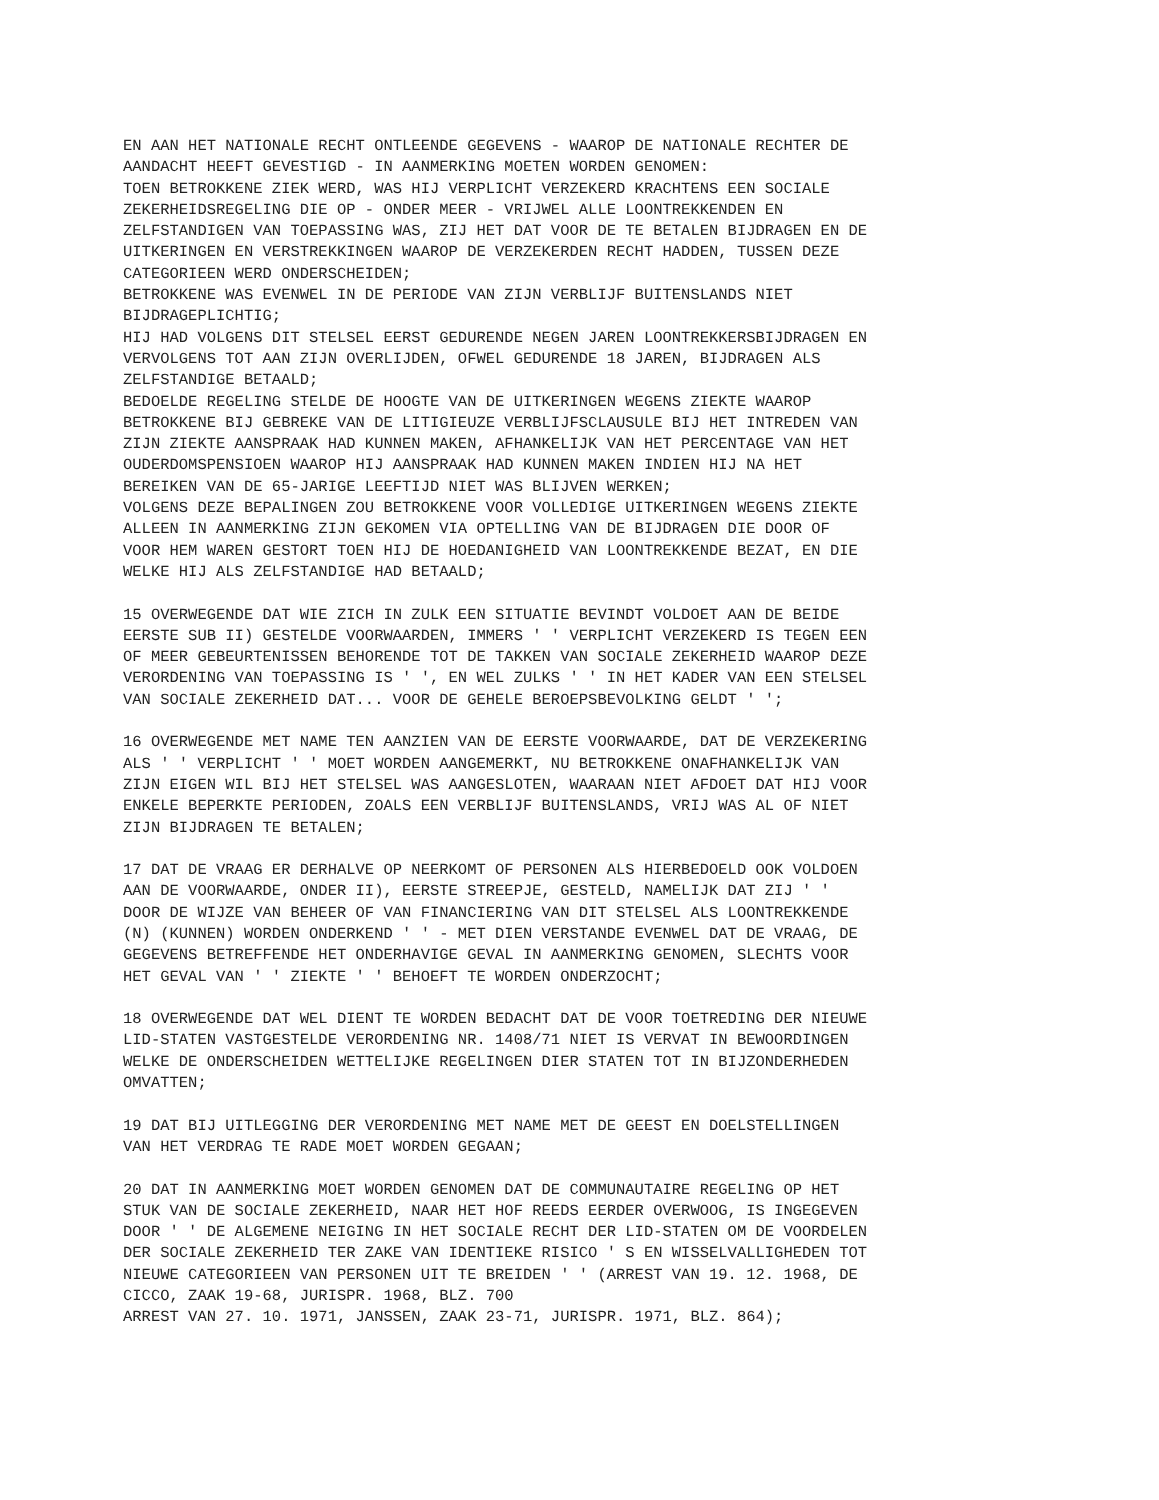EN AAN HET NATIONALE RECHT ONTLEENDE GEGEVENS - WAAROP DE NATIONALE RECHTER DE AANDACHT HEEFT GEVESTIGD - IN AANMERKING MOETEN WORDEN GENOMEN: TOEN BETROKKENE ZIEK WERD, WAS HIJ VERPLICHT VERZEKERD KRACHTENS EEN SOCIALE ZEKERHEIDSREGELING DIE OP - ONDER MEER - VRIJWEL ALLE LOONTREKKENDEN EN ZELFSTANDIGEN VAN TOEPASSING WAS, ZIJ HET DAT VOOR DE TE BETALEN BIJDRAGEN EN DE UITKERINGEN EN VERSTREKKINGEN WAAROP DE VERZEKERDEN RECHT HADDEN, TUSSEN DEZE CATEGORIEEN WERD ONDERSCHEIDEN; BETROKKENE WAS EVENWEL IN DE PERIODE VAN ZIJN VERBLIJF BUITENSLANDS NIET BIJDRAGEPLICHTIG; HIJ HAD VOLGENS DIT STELSEL EERST GEDURENDE NEGEN JAREN LOONTREKKERSBIJDRAGEN EN VERVOLGENS TOT AAN ZIJN OVERLIJDEN, OFWEL GEDURENDE 18 JAREN, BIJDRAGEN ALS ZELFSTANDIGE BETAALD; BEDOELDE REGELING STELDE DE HOOGTE VAN DE UITKERINGEN WEGENS ZIEKTE WAAROP BETROKKENE BIJ GEBREKE VAN DE LITIGIEUZE VERBLIJFSCLAUSULE BIJ HET INTREDEN VAN ZIJN ZIEKTE AANSPRAAK HAD KUNNEN MAKEN, AFHANKELIJK VAN HET PERCENTAGE VAN HET OUDERDOMSPENSIOEN WAAROP HIJ AANSPRAAK HAD KUNNEN MAKEN INDIEN HIJ NA HET BEREIKEN VAN DE 65-JARIGE LEEFTIJD NIET WAS BLIJVEN WERKEN; VOLGENS DEZE BEPALINGEN ZOU BETROKKENE VOOR VOLLEDIGE UITKERINGEN WEGENS ZIEKTE ALLEEN IN AANMERKING ZIJN GEKOMEN VIA OPTELLING VAN DE BIJDRAGEN DIE DOOR OF VOOR HEM WAREN GESTORT TOEN HIJ DE HOEDANIGHEID VAN LOONTREKKENDE BEZAT, EN DIE WELKE HIJ ALS ZELFSTANDIGE HAD BETAALD; 15 OVERWEGENDE DAT WIE ZICH IN ZULK EEN SITUATIE BEVINDT VOLDOET AAN DE BEIDE EERSTE SUB II) GESTELDE VOORWAARDEN, IMMERS ' ' VERPLICHT VERZEKERD IS TEGEN EEN OF MEER GEBEURTENISSEN BEHORENDE TOT DE TAKKEN VAN SOCIALE ZEKERHEID WAAROP DEZE VERORDENING VAN TOEPASSING IS ' ', EN WEL ZULKS ' ' IN HET KADER VAN EEN STELSEL VAN SOCIALE ZEKERHEID DAT... VOOR DE GEHELE BEROEPSBEVOLKING GELDT ' '; 16 OVERWEGENDE MET NAME TEN AANZIEN VAN DE EERSTE VOORWAARDE, DAT DE VERZEKERING ALS ' ' VERPLICHT ' ' MOET WORDEN AANGEMERKT, NU BETROKKENE ONAFHANKELIJK VAN ZIJN EIGEN WIL BIJ HET STELSEL WAS AANGESLOTEN, WAARAAN NIET AFDOET DAT HIJ VOOR ENKELE BEPERKTE PERIODEN, ZOALS EEN VERBLIJF BUITENSLANDS, VRIJ WAS AL OF NIET ZIJN BIJDRAGEN TE BETALEN; 17 DAT DE VRAAG ER DERHALVE OP NEERKOMT OF PERSONEN ALS HIERBEDOELD OOK VOLDOEN AAN DE VOORWAARDE, ONDER II), EERSTE STREEPJE, GESTELD, NAMELIJK DAT ZIJ ' ' DOOR DE WIJZE VAN BEHEER OF VAN FINANCIERING VAN DIT STELSEL ALS LOONTREKKENDE (N) (KUNNEN) WORDEN ONDERKEND ' ' - MET DIEN VERSTANDE EVENWEL DAT DE VRAAG, DE GEGEVENS BETREFFENDE HET ONDERHAVIGE GEVAL IN AANMERKING GENOMEN, SLECHTS VOOR HET GEVAL VAN ' ' ZIEKTE ' ' BEHOEFT TE WORDEN ONDERZOCHT; 18 OVERWEGENDE DAT WEL DIENT TE WORDEN BEDACHT DAT DE VOOR TOETREDING DER NIEUWE LID-STATEN VASTGESTELDE VERORDENING NR. 1408/71 NIET IS VERVAT IN BEWOORDINGEN WELKE DE ONDERSCHEIDEN WETTELIJKE REGELINGEN DIER STATEN TOT IN BIJZONDERHEDEN OMVATTEN; 19 DAT BIJ UITLEGGING DER VERORDENING MET NAME MET DE GEEST EN DOELSTELLINGEN VAN HET VERDRAG TE RADE MOET WORDEN GEGAAN; 20 DAT IN AANMERKING MOET WORDEN GENOMEN DAT DE COMMUNAUTAIRE REGELING OP HET STUK VAN DE SOCIALE ZEKERHEID, NAAR HET HOF REEDS EERDER OVERWOOG, IS INGEGEVEN DOOR ' ' DE ALGEMENE NEIGING IN HET SOCIALE RECHT DER LID-STATEN OM DE VOORDELEN DER SOCIALE ZEKERHEID TER ZAKE VAN IDENTIEKE RISICO ' S EN WISSELVALLIGHEDEN TOT NIEUWE CATEGORIEEN VAN PERSONEN UIT TE BREIDEN ' ' (ARREST VAN 19. 12. 1968, DE CICCO, ZAAK 19-68, JURISPR. 1968, BLZ. 700 ARREST VAN 27. 10. 1971, JANSSEN, ZAAK 23-71, JURISPR. 1971, BLZ. 864);